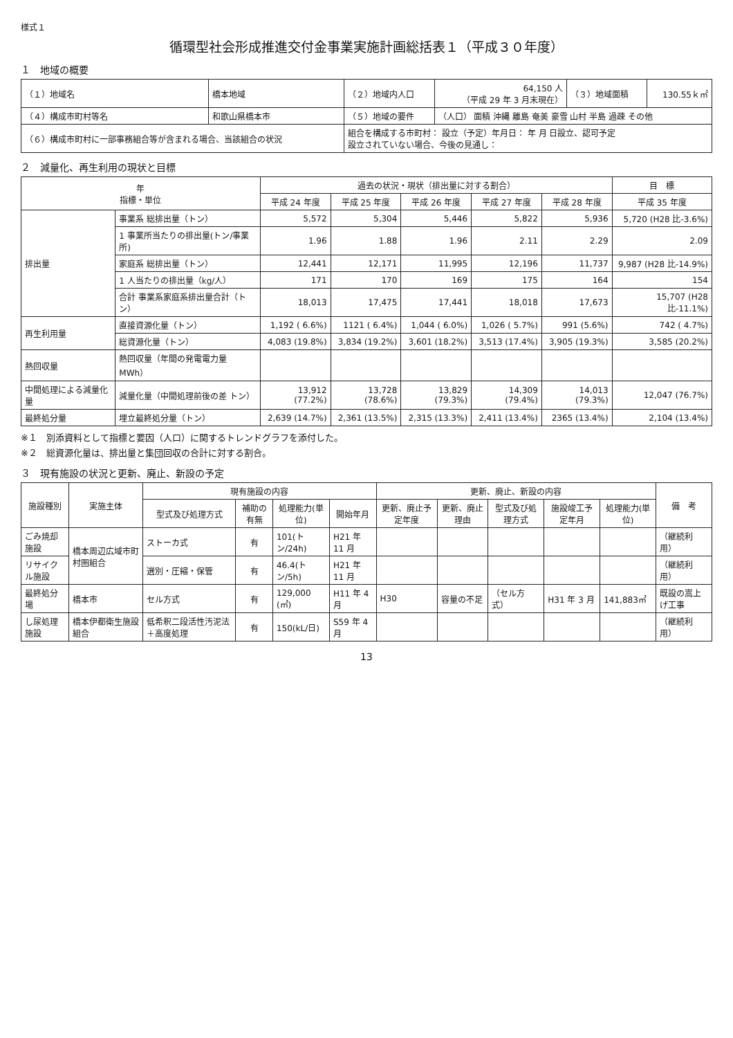様式１
循環型社会形成推進交付金事業実施計画総括表１（平成３０年度）
１　地域の概要
| （１）地域名 | 橋本地域 | （２）地域内人口 | 64,150 人 （平成 29 年 3 月末現在） | （３）地域面積 | 130.55ｋ㎡ |
| （４）構成市町村等名 | 和歌山県橋本市 | （５）地域の要件 | （人口） 面積 沖縄 離島 奄美 豪雪 山村 半島 過疎 その他 | | |
| （６）構成市町村に一部事務組合等が含まれる場合、当該組合の状況 | | 組合を構成する市町村： 設立（予定）年月日： 年 月 日設立、認可予定 設立されていない場合、今後の見通し： | | | |
２　減量化、再生利用の現状と目標
| 年 指標・単位 | | 過去の状況・現状（排出量に対する割合） | | | | | 目 標 |
| --- | --- | --- | --- | --- | --- | --- | --- |
| | | 平成 24 年度 | 平成 25 年度 | 平成 26 年度 | 平成 27 年度 | 平成 28 年度 | 平成 35 年度 |
| 排出量 | 事業系 総排出量（トン） | 5,572 | 5,304 | 5,446 | 5,822 | 5,936 | 5,720 (H28 比-3.6%) |
| | 1 事業所当たりの排出量(トン/事業所) | 1.96 | 1.88 | 1.96 | 2.11 | 2.29 | 2.09 |
| | 家庭系 総排出量（トン） | 12,441 | 12,171 | 11,995 | 12,196 | 11,737 | 9,987 (H28 比-14.9%) |
| | 1 人当たりの排出量（kg/人） | 171 | 170 | 169 | 175 | 164 | 154 |
| | 合計 事業系家庭系排出量合計（トン） | 18,013 | 17,475 | 17,441 | 18,018 | 17,673 | 15,707 (H28 比-11.1%) |
| 再生利用量 | 直接資源化量（トン） | 1,192 ( 6.6%) | 1121 ( 6.4%) | 1,044 ( 6.0%) | 1,026 ( 5.7%) | 991 (5.6%) | 742 ( 4.7%) |
| | 総資源化量（トン） | 4,083 (19.8%) | 3,834 (19.2%) | 3,601 (18.2%) | 3,513 (17.4%) | 3,905 (19.3%) | 3,585 (20.2%) |
| 熱回収量 | 熱回収量（年間の発電電力量 MWh） | | | | | | |
| 中間処理による減量化量 | 減量化量（中間処理前後の差 トン） | 13,912 (77.2%) | 13,728 (78.6%) | 13,829 (79.3%) | 14,309 (79.4%) | 14,013 (79.3%) | 12,047 (76.7%) |
| 最終処分量 | 埋立最終処分量（トン） | 2,639 (14.7%) | 2,361 (13.5%) | 2,315 (13.3%) | 2,411 (13.4%) | 2365 (13.4%) | 2,104 (13.4%) |
※１　別添資料として指標と要因（人口）に関するトレンドグラフを添付した。
※２　総資源化量は、排出量と集団回収の合計に対する割合。
３　現有施設の状況と更新、廃止、新設の予定
| 施設種別 | 実施主体 | 現有施設の内容 | | | | 更新、廃止、新設の内容 | | | | | 備 考 |
| --- | --- | --- | --- | --- | --- | --- | --- | --- | --- | --- | --- |
| | | 型式及び処理方式 | 補助の有無 | 処理能力(単位) | 開始年月 | 更新、廃止予定年度 | 更新、廃止理由 | 型式及び処理方式 | 施設竣工予定年月 | 処理能力(単位) | |
| ごみ焼却施設 | 橋本周辺広域市町村圏組合 | ストーカ式 | 有 | 101(トン/24h) | H21 年 11 月 | | | | | | （継続利用） |
| リサイクル施設 | | 選別・圧縮・保管 | 有 | 46.4(トン/5h) | H21 年 11 月 | | | | | | （継続利用） |
| 最終処分場 | 橋本市 | セル方式 | 有 | 129,000 (㎥) | H11 年 4 月 | H30 | 容量の不足 | （セル方式） | H31 年 3 月 | 141,883㎥ | 既設の嵩上げ工事 |
| し尿処理施設 | 橋本伊都衛生施設組合 | 低希釈二段活性汚泥法＋高度処理 | 有 | 150(kL/日) | S59 年 4 月 | | | | | | （継続利用） |
13